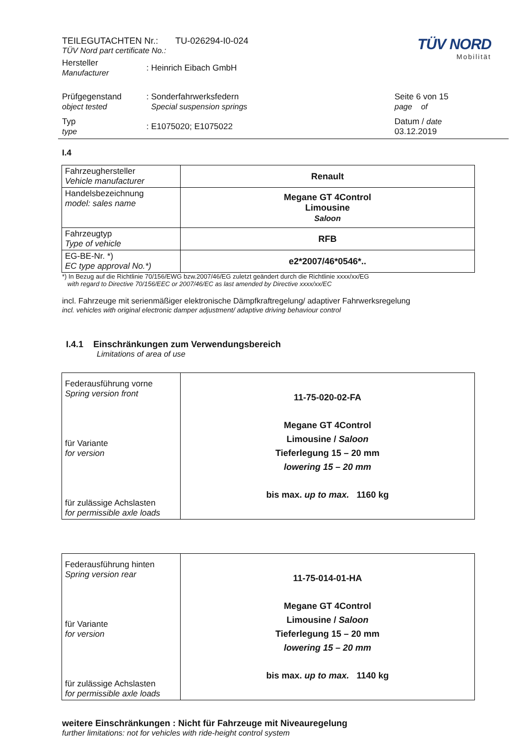TEILEGUTACHTEN Nr.: TU-026294-I0-024
TÜV Nord part certificate No.:
TÜV NORD
Mobilität
Hersteller
Manufacturer
: Heinrich Eibach GmbH
Prüfgegenstand
object tested
: Sonderfahrwerksfedern
Special suspension springs
Seite 6 von 15
page of
Typ
type
: E1075020; E1075022
Datum / date
03.12.2019
I.4
| Fahrzeughersteller Vehicle manufacturer | Renault |
| Handelsbezeichnung model: sales name | Megane GT 4Control Limousine Saloon |
| Fahrzeugtyp Type of vehicle | RFB |
| EG-BE-Nr. *) EC type approval No.*) | e2*2007/46*0546*.. |
*) In Bezug auf die Richtlinie 70/156/EWG bzw.2007/46/EG zuletzt geändert durch die Richtlinie xxxx/xx/EG
with regard to Directive 70/156/EEC or 2007/46/EC as last amended by Directive xxxx/xx/EC
incl. Fahrzeuge mit serienmäßiger elektronische Dämpfkraftregelung/ adaptiver Fahrwerksregelung
incl. vehicles with original electronic damper adjustment/ adaptive driving behaviour control
I.4.1 Einschränkungen zum Verwendungsbereich
Limitations of area of use
| Federausführung vorne Spring version front für Variante for version für zulässige Achslasten for permissible axle loads | 11-75-020-02-FA Megane GT 4Control Limousine / Saloon Tieferlegung 15 – 20 mm lowering 15 – 20 mm bis max. up to max. 1160 kg |
| Federausführung hinten Spring version rear für Variante for version für zulässige Achslasten for permissible axle loads | 11-75-014-01-HA Megane GT 4Control Limousine / Saloon Tieferlegung 15 – 20 mm lowering 15 – 20 mm bis max. up to max. 1140 kg |
weitere Einschränkungen : Nicht für Fahrzeuge mit Niveauregelung
further limitations: not for vehicles with ride-height control system